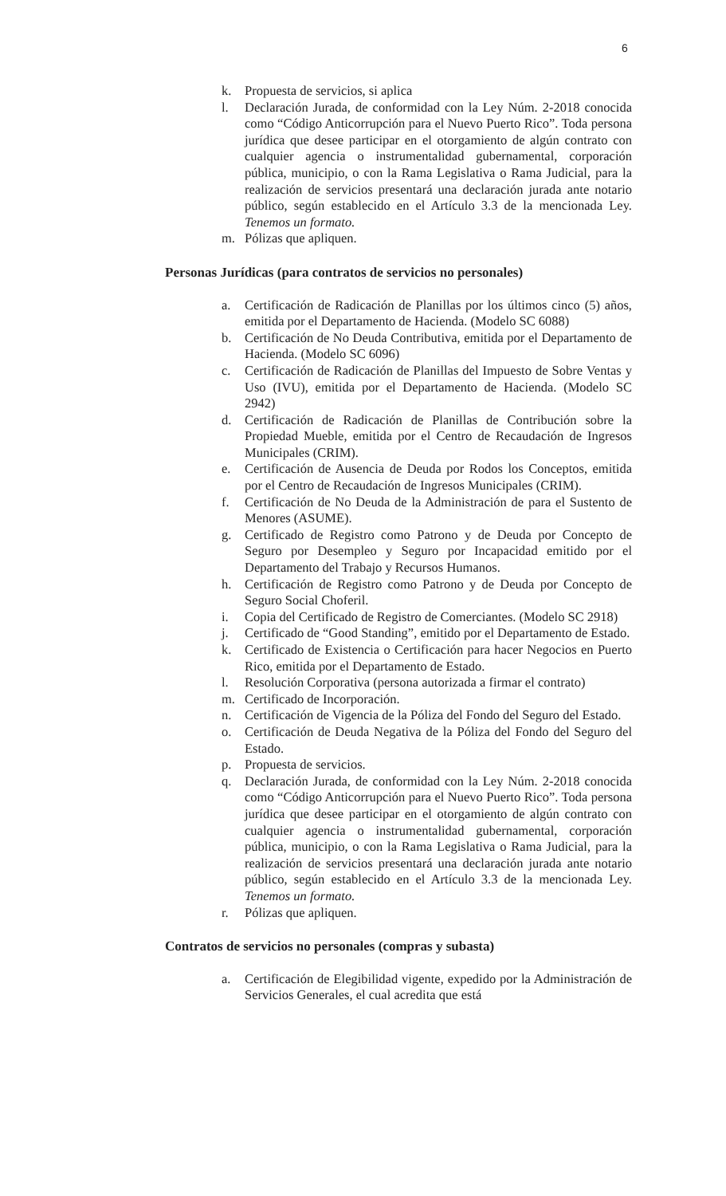6
k. Propuesta de servicios, si aplica
l. Declaración Jurada, de conformidad con la Ley Núm. 2-2018 conocida como “Código Anticorrupción para el Nuevo Puerto Rico”. Toda persona jurídica que desee participar en el otorgamiento de algún contrato con cualquier agencia o instrumentalidad gubernamental, corporación pública, municipio, o con la Rama Legislativa o Rama Judicial, para la realización de servicios presentará una declaración jurada ante notario público, según establecido en el Artículo 3.3 de la mencionada Ley. Tenemos un formato.
m. Pólizas que apliquen.
Personas Jurídicas (para contratos de servicios no personales)
a. Certificación de Radicación de Planillas por los últimos cinco (5) años, emitida por el Departamento de Hacienda. (Modelo SC 6088)
b. Certificación de No Deuda Contributiva, emitida por el Departamento de Hacienda. (Modelo SC 6096)
c. Certificación de Radicación de Planillas del Impuesto de Sobre Ventas y Uso (IVU), emitida por el Departamento de Hacienda. (Modelo SC 2942)
d. Certificación de Radicación de Planillas de Contribución sobre la Propiedad Mueble, emitida por el Centro de Recaudación de Ingresos Municipales (CRIM).
e. Certificación de Ausencia de Deuda por Rodos los Conceptos, emitida por el Centro de Recaudación de Ingresos Municipales (CRIM).
f. Certificación de No Deuda de la Administración de para el Sustento de Menores (ASUME).
g. Certificado de Registro como Patrono y de Deuda por Concepto de Seguro por Desempleo y Seguro por Incapacidad emitido por el Departamento del Trabajo y Recursos Humanos.
h. Certificación de Registro como Patrono y de Deuda por Concepto de Seguro Social Choferil.
i. Copia del Certificado de Registro de Comerciantes. (Modelo SC 2918)
j. Certificado de “Good Standing”, emitido por el Departamento de Estado.
k. Certificado de Existencia o Certificación para hacer Negocios en Puerto Rico, emitida por el Departamento de Estado.
l. Resolución Corporativa (persona autorizada a firmar el contrato)
m. Certificado de Incorporación.
n. Certificación de Vigencia de la Póliza del Fondo del Seguro del Estado.
o. Certificación de Deuda Negativa de la Póliza del Fondo del Seguro del Estado.
p. Propuesta de servicios.
q. Declaración Jurada, de conformidad con la Ley Núm. 2-2018 conocida como “Código Anticorrupción para el Nuevo Puerto Rico”. Toda persona jurídica que desee participar en el otorgamiento de algún contrato con cualquier agencia o instrumentalidad gubernamental, corporación pública, municipio, o con la Rama Legislativa o Rama Judicial, para la realización de servicios presentará una declaración jurada ante notario público, según establecido en el Artículo 3.3 de la mencionada Ley. Tenemos un formato.
r. Pólizas que apliquen.
Contratos de servicios no personales (compras y subasta)
a. Certificación de Elegibilidad vigente, expedido por la Administración de Servicios Generales, el cual acredita que está